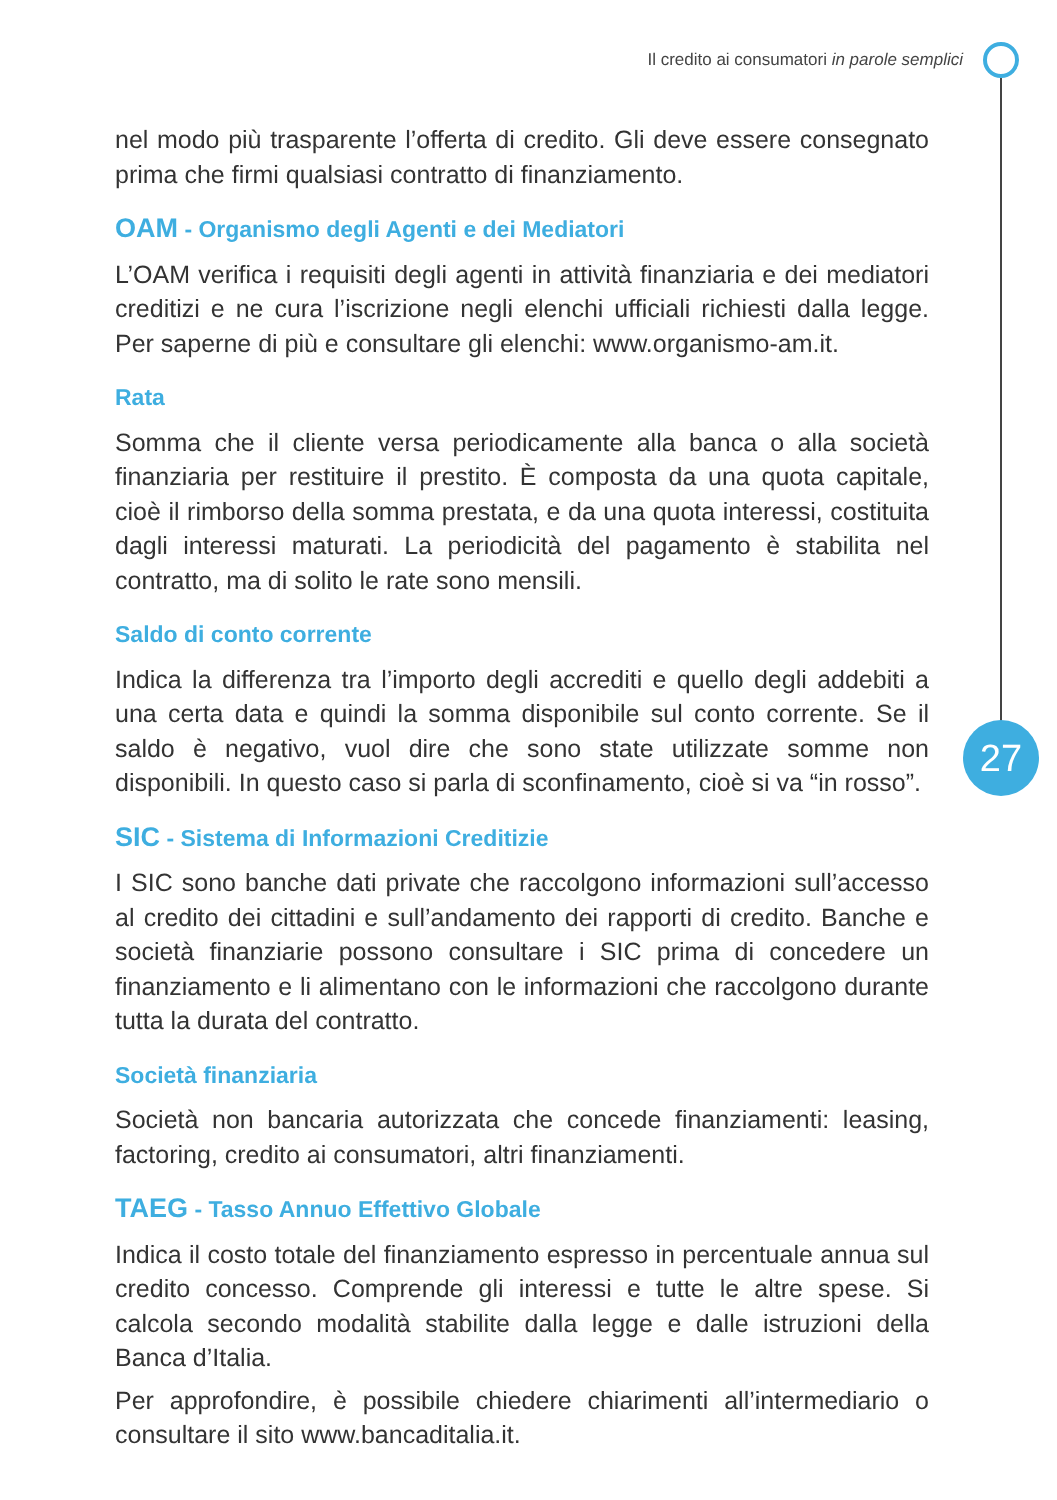Il credito ai consumatori in parole semplici
27
nel modo più trasparente l’offerta di credito. Gli deve essere consegnato prima che firmi qualsiasi contratto di finanziamento.
OAM - Organismo degli Agenti e dei Mediatori
L’OAM verifica i requisiti degli agenti in attività finanziaria e dei mediatori creditizi e ne cura l’iscrizione negli elenchi ufficiali richiesti dalla legge. Per saperne di più e consultare gli elenchi: www.organismo-am.it.
Rata
Somma che il cliente versa periodicamente alla banca o alla società finanziaria per restituire il prestito. È composta da una quota capitale, cioè il rimborso della somma prestata, e da una quota interessi, costituita dagli interessi maturati. La periodicità del pagamento è stabilita nel contratto, ma di solito le rate sono mensili.
Saldo di conto corrente
Indica la differenza tra l’importo degli accrediti e quello degli addebiti a una certa data e quindi la somma disponibile sul conto corrente. Se il saldo è negativo, vuol dire che sono state utilizzate somme non disponibili. In questo caso si parla di sconfinamento, cioè si va “in rosso”.
SIC - Sistema di Informazioni Creditizie
I SIC sono banche dati private che raccolgono informazioni sull’accesso al credito dei cittadini e sull’andamento dei rapporti di credito. Banche e società finanziarie possono consultare i SIC prima di concedere un finanziamento e li alimentano con le informazioni che raccolgono durante tutta la durata del contratto.
Società finanziaria
Società non bancaria autorizzata che concede finanziamenti: leasing, factoring, credito ai consumatori, altri finanziamenti.
TAEG - Tasso Annuo Effettivo Globale
Indica il costo totale del finanziamento espresso in percentuale annua sul credito concesso. Comprende gli interessi e tutte le altre spese. Si calcola secondo modalità stabilite dalla legge e dalle istruzioni della Banca d’Italia.
Per approfondire, è possibile chiedere chiarimenti all’intermediario o consultare il sito www.bancaditalia.it.